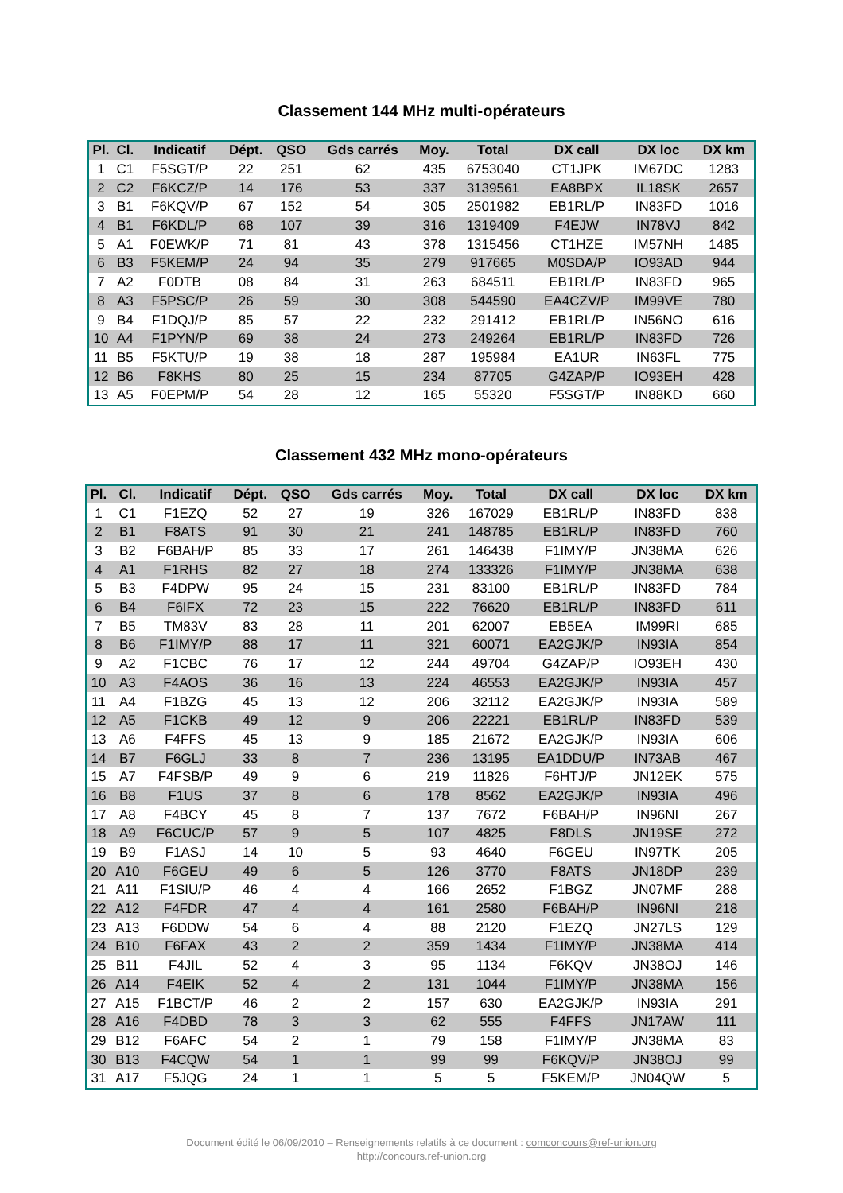Classement 144 MHz multi-opérateurs
| Pl. | Cl. | Indicatif | Dépt. | QSO | Gds carrés | Moy. | Total | DX call | DX loc | DX km |
| --- | --- | --- | --- | --- | --- | --- | --- | --- | --- | --- |
| 1 | C1 | F5SGT/P | 22 | 251 | 62 | 435 | 6753040 | CT1JPK | IM67DC | 1283 |
| 2 | C2 | F6KCZ/P | 14 | 176 | 53 | 337 | 3139561 | EA8BPX | IL18SK | 2657 |
| 3 | B1 | F6KQV/P | 67 | 152 | 54 | 305 | 2501982 | EB1RL/P | IN83FD | 1016 |
| 4 | B1 | F6KDL/P | 68 | 107 | 39 | 316 | 1319409 | F4EJW | IN78VJ | 842 |
| 5 | A1 | F0EWK/P | 71 | 81 | 43 | 378 | 1315456 | CT1HZE | IM57NH | 1485 |
| 6 | B3 | F5KEM/P | 24 | 94 | 35 | 279 | 917665 | M0SDA/P | IO93AD | 944 |
| 7 | A2 | F0DTB | 08 | 84 | 31 | 263 | 684511 | EB1RL/P | IN83FD | 965 |
| 8 | A3 | F5PSC/P | 26 | 59 | 30 | 308 | 544590 | EA4CZV/P | IM99VE | 780 |
| 9 | B4 | F1DQJ/P | 85 | 57 | 22 | 232 | 291412 | EB1RL/P | IN56NO | 616 |
| 10 | A4 | F1PYN/P | 69 | 38 | 24 | 273 | 249264 | EB1RL/P | IN83FD | 726 |
| 11 | B5 | F5KTU/P | 19 | 38 | 18 | 287 | 195984 | EA1UR | IN63FL | 775 |
| 12 | B6 | F8KHS | 80 | 25 | 15 | 234 | 87705 | G4ZAP/P | IO93EH | 428 |
| 13 | A5 | F0EPM/P | 54 | 28 | 12 | 165 | 55320 | F5SGT/P | IN88KD | 660 |
Classement 432 MHz mono-opérateurs
| Pl. | Cl. | Indicatif | Dépt. | QSO | Gds carrés | Moy. | Total | DX call | DX loc | DX km |
| --- | --- | --- | --- | --- | --- | --- | --- | --- | --- | --- |
| 1 | C1 | F1EZQ | 52 | 27 | 19 | 326 | 167029 | EB1RL/P | IN83FD | 838 |
| 2 | B1 | F8ATS | 91 | 30 | 21 | 241 | 148785 | EB1RL/P | IN83FD | 760 |
| 3 | B2 | F6BAH/P | 85 | 33 | 17 | 261 | 146438 | F1IMY/P | JN38MA | 626 |
| 4 | A1 | F1RHS | 82 | 27 | 18 | 274 | 133326 | F1IMY/P | JN38MA | 638 |
| 5 | B3 | F4DPW | 95 | 24 | 15 | 231 | 83100 | EB1RL/P | IN83FD | 784 |
| 6 | B4 | F6IFX | 72 | 23 | 15 | 222 | 76620 | EB1RL/P | IN83FD | 611 |
| 7 | B5 | TM83V | 83 | 28 | 11 | 201 | 62007 | EB5EA | IM99RI | 685 |
| 8 | B6 | F1IMY/P | 88 | 17 | 11 | 321 | 60071 | EA2GJK/P | IN93IA | 854 |
| 9 | A2 | F1CBC | 76 | 17 | 12 | 244 | 49704 | G4ZAP/P | IO93EH | 430 |
| 10 | A3 | F4AOS | 36 | 16 | 13 | 224 | 46553 | EA2GJK/P | IN93IA | 457 |
| 11 | A4 | F1BZG | 45 | 13 | 12 | 206 | 32112 | EA2GJK/P | IN93IA | 589 |
| 12 | A5 | F1CKB | 49 | 12 | 9 | 206 | 22221 | EB1RL/P | IN83FD | 539 |
| 13 | A6 | F4FFS | 45 | 13 | 9 | 185 | 21672 | EA2GJK/P | IN93IA | 606 |
| 14 | B7 | F6GLJ | 33 | 8 | 7 | 236 | 13195 | EA1DDU/P | IN73AB | 467 |
| 15 | A7 | F4FSB/P | 49 | 9 | 6 | 219 | 11826 | F6HTJ/P | JN12EK | 575 |
| 16 | B8 | F1US | 37 | 8 | 6 | 178 | 8562 | EA2GJK/P | IN93IA | 496 |
| 17 | A8 | F4BCY | 45 | 8 | 7 | 137 | 7672 | F6BAH/P | IN96NI | 267 |
| 18 | A9 | F6CUC/P | 57 | 9 | 5 | 107 | 4825 | F8DLS | JN19SE | 272 |
| 19 | B9 | F1ASJ | 14 | 10 | 5 | 93 | 4640 | F6GEU | IN97TK | 205 |
| 20 | A10 | F6GEU | 49 | 6 | 5 | 126 | 3770 | F8ATS | JN18DP | 239 |
| 21 | A11 | F1SIU/P | 46 | 4 | 4 | 166 | 2652 | F1BGZ | JN07MF | 288 |
| 22 | A12 | F4FDR | 47 | 4 | 4 | 161 | 2580 | F6BAH/P | IN96NI | 218 |
| 23 | A13 | F6DDW | 54 | 6 | 4 | 88 | 2120 | F1EZQ | JN27LS | 129 |
| 24 | B10 | F6FAX | 43 | 2 | 2 | 359 | 1434 | F1IMY/P | JN38MA | 414 |
| 25 | B11 | F4JIL | 52 | 4 | 3 | 95 | 1134 | F6KQV | JN38OJ | 146 |
| 26 | A14 | F4EIK | 52 | 4 | 2 | 131 | 1044 | F1IMY/P | JN38MA | 156 |
| 27 | A15 | F1BCT/P | 46 | 2 | 2 | 157 | 630 | EA2GJK/P | IN93IA | 291 |
| 28 | A16 | F4DBD | 78 | 3 | 3 | 62 | 555 | F4FFS | JN17AW | 111 |
| 29 | B12 | F6AFC | 54 | 2 | 1 | 79 | 158 | F1IMY/P | JN38MA | 83 |
| 30 | B13 | F4CQW | 54 | 1 | 1 | 99 | 99 | F6KQV/P | JN38OJ | 99 |
| 31 | A17 | F5JQG | 24 | 1 | 1 | 5 | 5 | F5KEM/P | JN04QW | 5 |
Document édité le 06/09/2010 – Renseignements relatifs à ce document : comconcours@ref-union.org
http://concours.ref-union.org